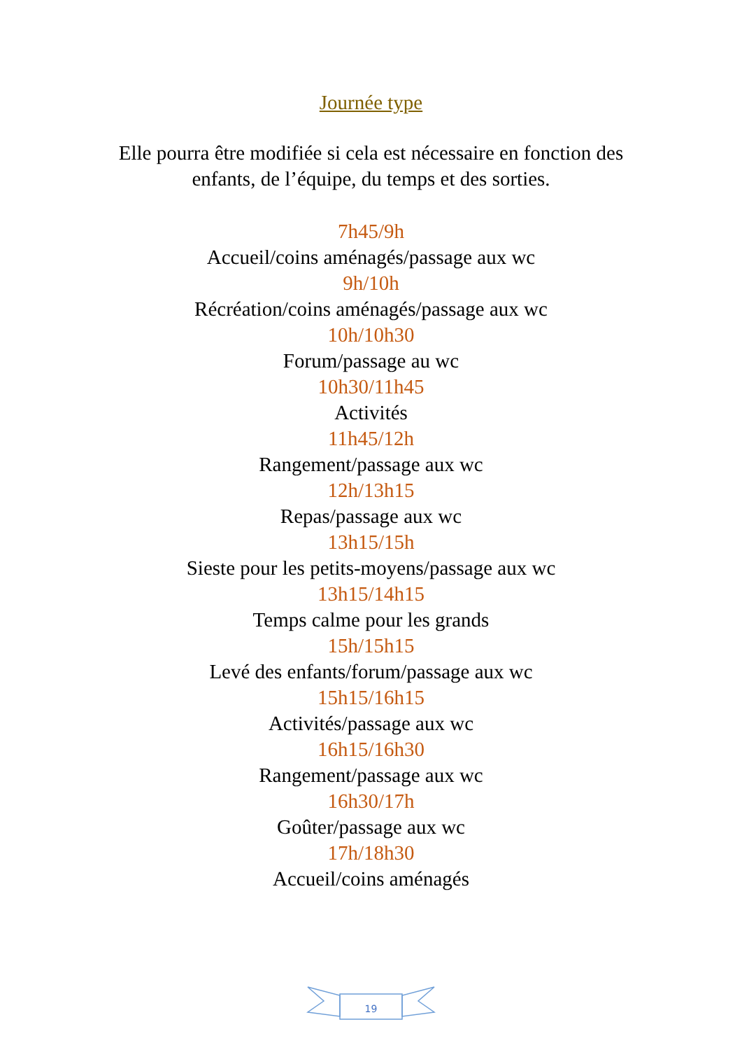Journée type
Elle pourra être modifiée si cela est nécessaire en fonction des
enfants, de l’équipe, du temps et des sorties.
7h45/9h
Accueil/coins aménagés/passage aux wc
9h/10h
Récréation/coins aménagés/passage aux wc
10h/10h30
Forum/passage au wc
10h30/11h45
Activités
11h45/12h
Rangement/passage aux wc
12h/13h15
Repas/passage aux wc
13h15/15h
Sieste pour les petits-moyens/passage aux wc
13h15/14h15
Temps calme pour les grands
15h/15h15
Levé des enfants/forum/passage aux wc
15h15/16h15
Activités/passage aux wc
16h15/16h30
Rangement/passage aux wc
16h30/17h
Goûter/passage aux wc
17h/18h30
Accueil/coins aménagés
19